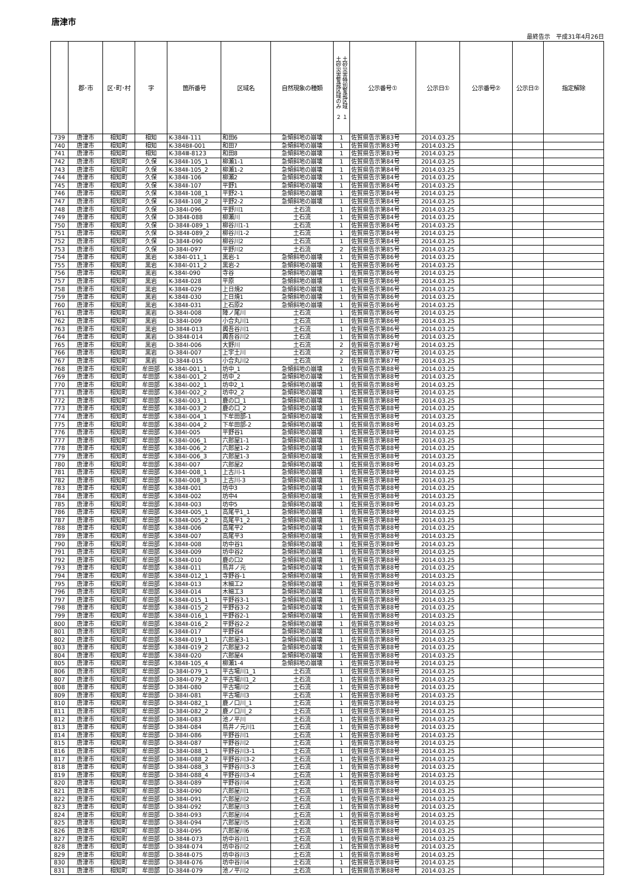唐津市
最終告示　平成31年4月26日
| | 郡･市 | 区･町･村 | 字 | 箇所番号 | 区域名 | 自然現象の種類 | 土砂災害特別警戒区域 １ 土砂災害警戒区域のみ ２ | 公示番号① | 公示日① | 公示番号② | 公示日② | 指定解除 |
| --- | --- | --- | --- | --- | --- | --- | --- | --- | --- | --- | --- | --- |
| 739 | 唐津市 | 相知町 | 相知 | K-384Ⅱ-111 | 和田6 | 急傾斜地の崩壊 | 1 | 佐賀県告示第83号 | 2014.03.25 | | | |
| 740 | 唐津市 | 相知町 | 相知 | K-384BⅡ-001 | 和田7 | 急傾斜地の崩壊 | 1 | 佐賀県告示第83号 | 2014.03.25 | | | |
| 741 | 唐津市 | 相知町 | 相知 | K-384Ⅲ-8123 | 和田8 | 急傾斜地の崩壊 | 1 | 佐賀県告示第83号 | 2014.03.25 | | | |
| 742 | 唐津市 | 相知町 | 久保 | K-384Ⅱ-105_1 | 柳瀬1-1 | 急傾斜地の崩壊 | 1 | 佐賀県告示第84号 | 2014.03.25 | | | |
| 743 | 唐津市 | 相知町 | 久保 | K-384Ⅱ-105_2 | 柳瀬1-2 | 急傾斜地の崩壊 | 1 | 佐賀県告示第84号 | 2014.03.25 | | | |
| 744 | 唐津市 | 相知町 | 久保 | K-384Ⅱ-106 | 柳瀬2 | 急傾斜地の崩壊 | 1 | 佐賀県告示第84号 | 2014.03.25 | | | |
| 745 | 唐津市 | 相知町 | 久保 | K-384Ⅱ-107 | 平野1 | 急傾斜地の崩壊 | 1 | 佐賀県告示第84号 | 2014.03.25 | | | |
| 746 | 唐津市 | 相知町 | 久保 | K-384Ⅱ-108_1 | 平野2-1 | 急傾斜地の崩壊 | 1 | 佐賀県告示第84号 | 2014.03.25 | | | |
| 747 | 唐津市 | 相知町 | 久保 | K-384Ⅱ-108_2 | 平野2-2 | 急傾斜地の崩壊 | 1 | 佐賀県告示第84号 | 2014.03.25 | | | |
| 748 | 唐津市 | 相知町 | 久保 | D-384Ⅰ-096 | 平野川1 | 土石流 | 1 | 佐賀県告示第84号 | 2014.03.25 | | | |
| 749 | 唐津市 | 相知町 | 久保 | D-384Ⅱ-088 | 柳瀬川 | 土石流 | 1 | 佐賀県告示第84号 | 2014.03.25 | | | |
| 750 | 唐津市 | 相知町 | 久保 | D-384Ⅱ-089_1 | 柳谷川1-1 | 土石流 | 1 | 佐賀県告示第84号 | 2014.03.25 | | | |
| 751 | 唐津市 | 相知町 | 久保 | D-384Ⅱ-089_2 | 柳谷川1-2 | 土石流 | 1 | 佐賀県告示第84号 | 2014.03.25 | | | |
| 752 | 唐津市 | 相知町 | 久保 | D-384Ⅱ-090 | 柳谷川2 | 土石流 | 1 | 佐賀県告示第84号 | 2014.03.25 | | | |
| 753 | 唐津市 | 相知町 | 久保 | D-384Ⅰ-097 | 平野川2 | 土石流 | 2 | 佐賀県告示第85号 | 2014.03.25 | | | |
| 754 | 唐津市 | 相知町 | 黒岩 | K-384Ⅰ-011_1 | 黒岩-1 | 急傾斜地の崩壊 | 1 | 佐賀県告示第86号 | 2014.03.25 | | | |
| 755 | 唐津市 | 相知町 | 黒岩 | K-384Ⅰ-011_2 | 黒岩-2 | 急傾斜地の崩壊 | 1 | 佐賀県告示第86号 | 2014.03.25 | | | |
| 756 | 唐津市 | 相知町 | 黒岩 | K-384Ⅰ-090 | 寺谷 | 急傾斜地の崩壊 | 1 | 佐賀県告示第86号 | 2014.03.25 | | | |
| 757 | 唐津市 | 相知町 | 黒岩 | K-384Ⅱ-028 | 平原 | 急傾斜地の崩壊 | 1 | 佐賀県告示第86号 | 2014.03.25 | | | |
| 758 | 唐津市 | 相知町 | 黒岩 | K-384Ⅱ-029 | 上日焼2 | 急傾斜地の崩壊 | 1 | 佐賀県告示第86号 | 2014.03.25 | | | |
| 759 | 唐津市 | 相知町 | 黒岩 | K-384Ⅱ-030 | 上日焼1 | 急傾斜地の崩壊 | 1 | 佐賀県告示第86号 | 2014.03.25 | | | |
| 760 | 唐津市 | 相知町 | 黒岩 | K-384Ⅱ-031 | 上石原2 | 急傾斜地の崩壊 | 1 | 佐賀県告示第86号 | 2014.03.25 | | | |
| 761 | 唐津市 | 相知町 | 黒岩 | D-384Ⅰ-008 | 陣ノ尾川 | 土石流 | 1 | 佐賀県告示第86号 | 2014.03.25 | | | |
| 762 | 唐津市 | 相知町 | 黒岩 | D-384Ⅰ-009 | 小合丸川1 | 土石流 | 1 | 佐賀県告示第86号 | 2014.03.25 | | | |
| 763 | 唐津市 | 相知町 | 黒岩 | D-384Ⅱ-013 | 輿吾谷川1 | 土石流 | 1 | 佐賀県告示第86号 | 2014.03.25 | | | |
| 764 | 唐津市 | 相知町 | 黒岩 | D-384Ⅱ-014 | 輿吾谷川2 | 土石流 | 1 | 佐賀県告示第86号 | 2014.03.25 | | | |
| 765 | 唐津市 | 相知町 | 黒岩 | D-384Ⅰ-006 | 大野川 | 土石流 | 2 | 佐賀県告示第87号 | 2014.03.25 | | | |
| 766 | 唐津市 | 相知町 | 黒岩 | D-384Ⅰ-007 | 上宇土川 | 土石流 | 2 | 佐賀県告示第87号 | 2014.03.25 | | | |
| 767 | 唐津市 | 相知町 | 黒岩 | D-384Ⅱ-015 | 小合丸川2 | 土石流 | 2 | 佐賀県告示第87号 | 2014.03.25 | | | |
| 768 | 唐津市 | 相知町 | 牟田部 | K-384Ⅰ-001_1 | 坊中_1 | 急傾斜地の崩壊 | 1 | 佐賀県告示第88号 | 2014.03.25 | | | |
| 769 | 唐津市 | 相知町 | 牟田部 | K-384Ⅰ-001_2 | 坊中_2 | 急傾斜地の崩壊 | 1 | 佐賀県告示第88号 | 2014.03.25 | | | |
| 770 | 唐津市 | 相知町 | 牟田部 | K-384Ⅰ-002_1 | 坊中2_1 | 急傾斜地の崩壊 | 1 | 佐賀県告示第88号 | 2014.03.25 | | | |
| 771 | 唐津市 | 相知町 | 牟田部 | K-384Ⅰ-002_2 | 坊中2_2 | 急傾斜地の崩壊 | 1 | 佐賀県告示第88号 | 2014.03.25 | | | |
| 772 | 唐津市 | 相知町 | 牟田部 | K-384Ⅰ-003_1 | 鹿の口_1 | 急傾斜地の崩壊 | 1 | 佐賀県告示第88号 | 2014.03.25 | | | |
| 773 | 唐津市 | 相知町 | 牟田部 | K-384Ⅰ-003_2 | 鹿の口_2 | 急傾斜地の崩壊 | 1 | 佐賀県告示第88号 | 2014.03.25 | | | |
| 774 | 唐津市 | 相知町 | 牟田部 | K-384Ⅰ-004_1 | 下牟田部-1 | 急傾斜地の崩壊 | 1 | 佐賀県告示第88号 | 2014.03.25 | | | |
| 775 | 唐津市 | 相知町 | 牟田部 | K-384Ⅰ-004_2 | 下牟田部-2 | 急傾斜地の崩壊 | 1 | 佐賀県告示第88号 | 2014.03.25 | | | |
| 776 | 唐津市 | 相知町 | 牟田部 | K-384Ⅰ-005 | 平野谷1 | 急傾斜地の崩壊 | 1 | 佐賀県告示第88号 | 2014.03.25 | | | |
| 777 | 唐津市 | 相知町 | 牟田部 | K-384Ⅰ-006_1 | 六郎屋1-1 | 急傾斜地の崩壊 | 1 | 佐賀県告示第88号 | 2014.03.25 | | | |
| 778 | 唐津市 | 相知町 | 牟田部 | K-384Ⅰ-006_2 | 六郎屋1-2 | 急傾斜地の崩壊 | 1 | 佐賀県告示第88号 | 2014.03.25 | | | |
| 779 | 唐津市 | 相知町 | 牟田部 | K-384Ⅰ-006_3 | 六郎屋1-3 | 急傾斜地の崩壊 | 1 | 佐賀県告示第88号 | 2014.03.25 | | | |
| 780 | 唐津市 | 相知町 | 牟田部 | K-384Ⅰ-007 | 六郎屋2 | 急傾斜地の崩壊 | 1 | 佐賀県告示第88号 | 2014.03.25 | | | |
| 781 | 唐津市 | 相知町 | 牟田部 | K-384Ⅰ-008_1 | 上古川-1 | 急傾斜地の崩壊 | 1 | 佐賀県告示第88号 | 2014.03.25 | | | |
| 782 | 唐津市 | 相知町 | 牟田部 | K-384Ⅰ-008_3 | 上古川-3 | 急傾斜地の崩壊 | 1 | 佐賀県告示第88号 | 2014.03.25 | | | |
| 783 | 唐津市 | 相知町 | 牟田部 | K-384Ⅱ-001 | 坊中3 | 急傾斜地の崩壊 | 1 | 佐賀県告示第88号 | 2014.03.25 | | | |
| 784 | 唐津市 | 相知町 | 牟田部 | K-384Ⅱ-002 | 坊中4 | 急傾斜地の崩壊 | 1 | 佐賀県告示第88号 | 2014.03.25 | | | |
| 785 | 唐津市 | 相知町 | 牟田部 | K-384Ⅱ-003 | 坊中5 | 急傾斜地の崩壊 | 1 | 佐賀県告示第88号 | 2014.03.25 | | | |
| 786 | 唐津市 | 相知町 | 牟田部 | K-384Ⅱ-005_1 | 高尾平1_1 | 急傾斜地の崩壊 | 1 | 佐賀県告示第88号 | 2014.03.25 | | | |
| 787 | 唐津市 | 相知町 | 牟田部 | K-384Ⅱ-005_2 | 高尾平1_2 | 急傾斜地の崩壊 | 1 | 佐賀県告示第88号 | 2014.03.25 | | | |
| 788 | 唐津市 | 相知町 | 牟田部 | K-384Ⅱ-006 | 高尾平2 | 急傾斜地の崩壊 | 1 | 佐賀県告示第88号 | 2014.03.25 | | | |
| 789 | 唐津市 | 相知町 | 牟田部 | K-384Ⅱ-007 | 高尾平3 | 急傾斜地の崩壊 | 1 | 佐賀県告示第88号 | 2014.03.25 | | | |
| 790 | 唐津市 | 相知町 | 牟田部 | K-384Ⅱ-008 | 坊中谷1 | 急傾斜地の崩壊 | 1 | 佐賀県告示第88号 | 2014.03.25 | | | |
| 791 | 唐津市 | 相知町 | 牟田部 | K-384Ⅱ-009 | 坊中谷2 | 急傾斜地の崩壊 | 1 | 佐賀県告示第88号 | 2014.03.25 | | | |
| 792 | 唐津市 | 相知町 | 牟田部 | K-384Ⅱ-010 | 鹿の口2 | 急傾斜地の崩壊 | 1 | 佐賀県告示第88号 | 2014.03.25 | | | |
| 793 | 唐津市 | 相知町 | 牟田部 | K-384Ⅱ-011 | 鳥井ノ元 | 急傾斜地の崩壊 | 1 | 佐賀県告示第88号 | 2014.03.25 | | | |
| 794 | 唐津市 | 相知町 | 牟田部 | K-384Ⅱ-012_1 | 寺野谷-1 | 急傾斜地の崩壊 | 1 | 佐賀県告示第88号 | 2014.03.25 | | | |
| 795 | 唐津市 | 相知町 | 牟田部 | K-384Ⅱ-013 | 木細工2 | 急傾斜地の崩壊 | 1 | 佐賀県告示第88号 | 2014.03.25 | | | |
| 796 | 唐津市 | 相知町 | 牟田部 | K-384Ⅱ-014 | 木細工3 | 急傾斜地の崩壊 | 1 | 佐賀県告示第88号 | 2014.03.25 | | | |
| 797 | 唐津市 | 相知町 | 牟田部 | K-384Ⅱ-015_1 | 平野谷3-1 | 急傾斜地の崩壊 | 1 | 佐賀県告示第88号 | 2014.03.25 | | | |
| 798 | 唐津市 | 相知町 | 牟田部 | K-384Ⅱ-015_2 | 平野谷3-2 | 急傾斜地の崩壊 | 1 | 佐賀県告示第88号 | 2014.03.25 | | | |
| 799 | 唐津市 | 相知町 | 牟田部 | K-384Ⅱ-016_1 | 平野谷2-1 | 急傾斜地の崩壊 | 1 | 佐賀県告示第88号 | 2014.03.25 | | | |
| 800 | 唐津市 | 相知町 | 牟田部 | K-384Ⅱ-016_2 | 平野谷2-2 | 急傾斜地の崩壊 | 1 | 佐賀県告示第88号 | 2014.03.25 | | | |
| 801 | 唐津市 | 相知町 | 牟田部 | K-384Ⅱ-017 | 平野谷4 | 急傾斜地の崩壊 | 1 | 佐賀県告示第88号 | 2014.03.25 | | | |
| 802 | 唐津市 | 相知町 | 牟田部 | K-384Ⅱ-019_1 | 六郎屋3-1 | 急傾斜地の崩壊 | 1 | 佐賀県告示第88号 | 2014.03.25 | | | |
| 803 | 唐津市 | 相知町 | 牟田部 | K-384Ⅱ-019_2 | 六郎屋3-2 | 急傾斜地の崩壊 | 1 | 佐賀県告示第88号 | 2014.03.25 | | | |
| 804 | 唐津市 | 相知町 | 牟田部 | K-384Ⅱ-020 | 六郎屋4 | 急傾斜地の崩壊 | 1 | 佐賀県告示第88号 | 2014.03.25 | | | |
| 805 | 唐津市 | 相知町 | 牟田部 | K-384Ⅱ-105_4 | 柳瀬1-4 | 急傾斜地の崩壊 | 1 | 佐賀県告示第88号 | 2014.03.25 | | | |
| 806 | 唐津市 | 相知町 | 牟田部 | D-384Ⅰ-079_1 | 平古場川1_1 | 土石流 | 1 | 佐賀県告示第88号 | 2014.03.25 | | | |
| 807 | 唐津市 | 相知町 | 牟田部 | D-384Ⅰ-079_2 | 平古場川1_2 | 土石流 | 1 | 佐賀県告示第88号 | 2014.03.25 | | | |
| 808 | 唐津市 | 相知町 | 牟田部 | D-384Ⅰ-080 | 平古場川2 | 土石流 | 1 | 佐賀県告示第88号 | 2014.03.25 | | | |
| 809 | 唐津市 | 相知町 | 牟田部 | D-384Ⅰ-081 | 平古場川3 | 土石流 | 1 | 佐賀県告示第88号 | 2014.03.25 | | | |
| 810 | 唐津市 | 相知町 | 牟田部 | D-384Ⅰ-082_1 | 鹿ノ口川_1 | 土石流 | 1 | 佐賀県告示第88号 | 2014.03.25 | | | |
| 811 | 唐津市 | 相知町 | 牟田部 | D-384Ⅰ-082_2 | 鹿ノ口川_2 | 土石流 | 1 | 佐賀県告示第88号 | 2014.03.25 | | | |
| 812 | 唐津市 | 相知町 | 牟田部 | D-384Ⅰ-083 | 池ノ平川 | 土石流 | 1 | 佐賀県告示第88号 | 2014.03.25 | | | |
| 813 | 唐津市 | 相知町 | 牟田部 | D-384Ⅰ-084 | 鳥井ノ元川1 | 土石流 | 1 | 佐賀県告示第88号 | 2014.03.25 | | | |
| 814 | 唐津市 | 相知町 | 牟田部 | D-384Ⅰ-086 | 平野谷川1 | 土石流 | 1 | 佐賀県告示第88号 | 2014.03.25 | | | |
| 815 | 唐津市 | 相知町 | 牟田部 | D-384Ⅰ-087 | 平野谷川2 | 土石流 | 1 | 佐賀県告示第88号 | 2014.03.25 | | | |
| 816 | 唐津市 | 相知町 | 牟田部 | D-384Ⅰ-088_1 | 平野谷川3-1 | 土石流 | 1 | 佐賀県告示第88号 | 2014.03.25 | | | |
| 817 | 唐津市 | 相知町 | 牟田部 | D-384Ⅰ-088_2 | 平野谷川3-2 | 土石流 | 1 | 佐賀県告示第88号 | 2014.03.25 | | | |
| 818 | 唐津市 | 相知町 | 牟田部 | D-384Ⅰ-088_3 | 平野谷川3-3 | 土石流 | 1 | 佐賀県告示第88号 | 2014.03.25 | | | |
| 819 | 唐津市 | 相知町 | 牟田部 | D-384Ⅰ-088_4 | 平野谷川3-4 | 土石流 | 1 | 佐賀県告示第88号 | 2014.03.25 | | | |
| 820 | 唐津市 | 相知町 | 牟田部 | D-384Ⅰ-089 | 平野谷川4 | 土石流 | 1 | 佐賀県告示第88号 | 2014.03.25 | | | |
| 821 | 唐津市 | 相知町 | 牟田部 | D-384Ⅰ-090 | 六郎屋川1 | 土石流 | 1 | 佐賀県告示第88号 | 2014.03.25 | | | |
| 822 | 唐津市 | 相知町 | 牟田部 | D-384Ⅰ-091 | 六郎屋川2 | 土石流 | 1 | 佐賀県告示第88号 | 2014.03.25 | | | |
| 823 | 唐津市 | 相知町 | 牟田部 | D-384Ⅰ-092 | 六郎屋川3 | 土石流 | 1 | 佐賀県告示第88号 | 2014.03.25 | | | |
| 824 | 唐津市 | 相知町 | 牟田部 | D-384Ⅰ-093 | 六郎屋川4 | 土石流 | 1 | 佐賀県告示第88号 | 2014.03.25 | | | |
| 825 | 唐津市 | 相知町 | 牟田部 | D-384Ⅰ-094 | 六郎屋川5 | 土石流 | 1 | 佐賀県告示第88号 | 2014.03.25 | | | |
| 826 | 唐津市 | 相知町 | 牟田部 | D-384Ⅰ-095 | 六郎屋川6 | 土石流 | 1 | 佐賀県告示第88号 | 2014.03.25 | | | |
| 827 | 唐津市 | 相知町 | 牟田部 | D-384Ⅱ-073 | 坊中谷川1 | 土石流 | 1 | 佐賀県告示第88号 | 2014.03.25 | | | |
| 828 | 唐津市 | 相知町 | 牟田部 | D-384Ⅱ-074 | 坊中谷川2 | 土石流 | 1 | 佐賀県告示第88号 | 2014.03.25 | | | |
| 829 | 唐津市 | 相知町 | 牟田部 | D-384Ⅱ-075 | 坊中谷川3 | 土石流 | 1 | 佐賀県告示第88号 | 2014.03.25 | | | |
| 830 | 唐津市 | 相知町 | 牟田部 | D-384Ⅱ-076 | 坊中谷川4 | 土石流 | 1 | 佐賀県告示第88号 | 2014.03.25 | | | |
| 831 | 唐津市 | 相知町 | 牟田部 | D-384Ⅱ-079 | 池ノ平川2 | 土石流 | 1 | 佐賀県告示第88号 | 2014.03.25 | | | |